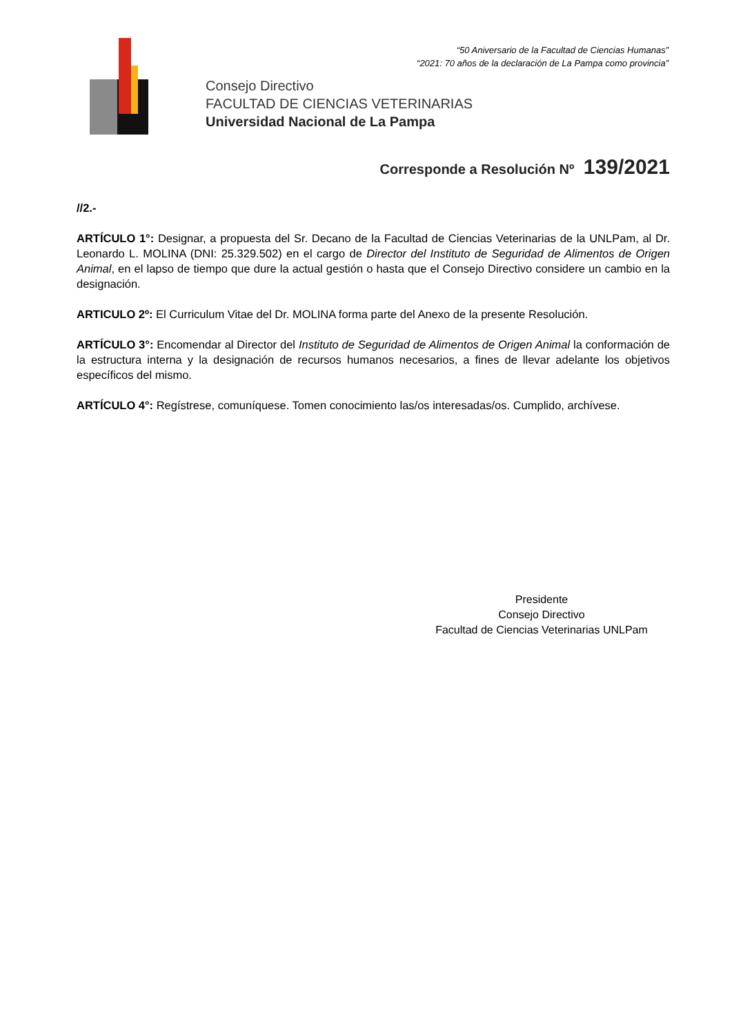“50 Aniversario de la Facultad de Ciencias Humanas”
“2021: 70 años de la declaración de La Pampa como provincia”
Consejo Directivo
FACULTAD DE CIENCIAS VETERINARIAS
Universidad Nacional de La Pampa
Corresponde a Resolución Nº 139/2021
//2.-
ARTÍCULO 1°: Designar, a propuesta del Sr. Decano de la Facultad de Ciencias Veterinarias de la UNLPam, al Dr. Leonardo L. MOLINA (DNI: 25.329.502) en el cargo de Director del Instituto de Seguridad de Alimentos de Origen Animal, en el lapso de tiempo que dure la actual gestión o hasta que el Consejo Directivo considere un cambio en la designación.
ARTICULO 2º: El Curriculum Vitae del Dr. MOLINA forma parte del Anexo de la presente Resolución.
ARTÍCULO 3°: Encomendar al Director del Instituto de Seguridad de Alimentos de Origen Animal la conformación de la estructura interna y la designación de recursos humanos necesarios, a fines de llevar adelante los objetivos específicos del mismo.
ARTÍCULO 4°: Regístrese, comuníquese. Tomen conocimiento las/os interesadas/os. Cumplido, archívese.
Presidente
Consejo Directivo
Facultad de Ciencias Veterinarias UNLPam